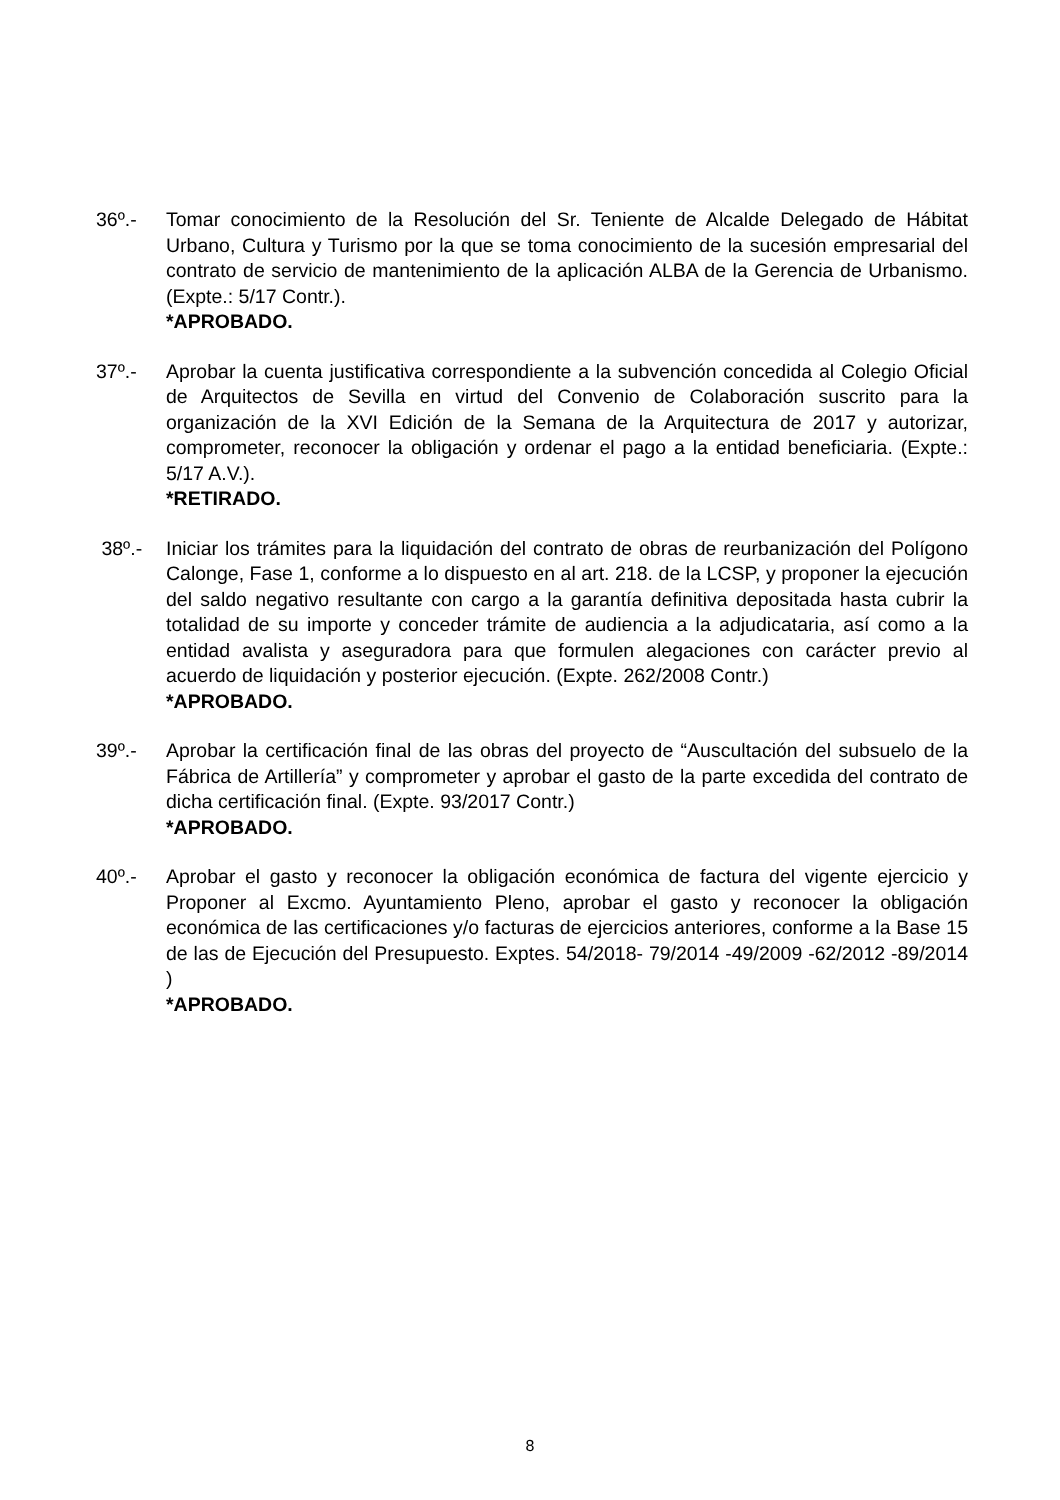36º.- Tomar conocimiento de la Resolución del Sr. Teniente de Alcalde Delegado de Hábitat Urbano, Cultura y Turismo por la que se toma conocimiento de la sucesión empresarial del contrato de servicio de mantenimiento de la aplicación ALBA de la Gerencia de Urbanismo. (Expte.: 5/17 Contr.).
*APROBADO.
37º.- Aprobar la cuenta justificativa correspondiente a la subvención concedida al Colegio Oficial de Arquitectos de Sevilla en virtud del Convenio de Colaboración suscrito para la organización de la XVI Edición de la Semana de la Arquitectura de 2017 y autorizar, comprometer, reconocer la obligación y ordenar el pago a la entidad beneficiaria. (Expte.: 5/17 A.V.).
*RETIRADO.
38º.- Iniciar los trámites para la liquidación del contrato de obras de reurbanización del Polígono Calonge, Fase 1, conforme a lo dispuesto en al art. 218. de la LCSP, y proponer la ejecución del saldo negativo resultante con cargo a la garantía definitiva depositada hasta cubrir la totalidad de su importe y conceder trámite de audiencia a la adjudicataria, así como a la entidad avalista y aseguradora para que formulen alegaciones con carácter previo al acuerdo de liquidación y posterior ejecución. (Expte. 262/2008 Contr.)
*APROBADO.
39º.- Aprobar la certificación final de las obras del proyecto de “Auscultación del subsuelo de la Fábrica de Artillería” y comprometer y aprobar el gasto de la parte excedida del contrato de dicha certificación final. (Expte. 93/2017 Contr.)
*APROBADO.
40º.- Aprobar el gasto y reconocer la obligación económica de factura del vigente ejercicio y Proponer al Excmo. Ayuntamiento Pleno, aprobar el gasto y reconocer la obligación económica de las certificaciones y/o facturas de ejercicios anteriores, conforme a la Base 15 de las de Ejecución del Presupuesto. Exptes. 54/2018- 79/2014 -49/2009 -62/2012 -89/2014 )
*APROBADO.
8